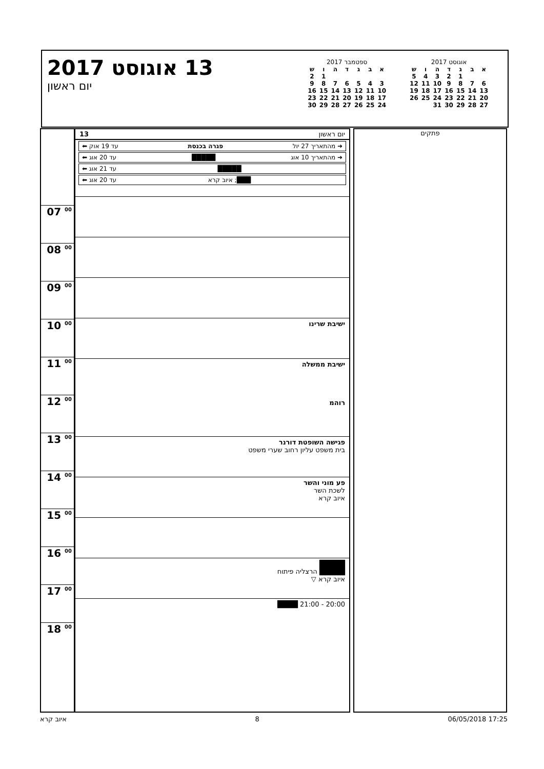13 אוגוסט 2017
יום ראשון
ספטמבר 2017
| א | ב | ג | ד | ה | ו | ש |
| --- | --- | --- | --- | --- | --- | --- |
| | | | | | 1 | 2 |
| 3 | 4 | 5 | 6 | 7 | 8 | 9 |
| 10 | 11 | 12 | 13 | 14 | 15 | 16 |
| 17 | 18 | 19 | 20 | 21 | 22 | 23 |
| 24 | 25 | 26 | 27 | 28 | 29 | 30 |
אוגוסט 2017
| א | ב | ג | ד | ה | ו | ש |
| --- | --- | --- | --- | --- | --- | --- |
| | | 1 | 2 | 3 | 4 | 5 |
| 6 | 7 | 8 | 9 | 10 | 11 | 12 |
| 13 | 14 | 15 | 16 | 17 | 18 | 19 |
| 20 | 21 | 22 | 23 | 24 | 25 | 26 |
| 27 | 28 | 29 | 30 | 31 | | |
07 <sup>00</sup>
08 <sup>00</sup>
09 <sup>00</sup>
10 <sup>00</sup>
11 <sup>00</sup>
12 <sup>00</sup>
13 <sup>00</sup>
14 <sup>00</sup>
15 <sup>00</sup>
16 <sup>00</sup>
17 <sup>00</sup>
18 <sup>00</sup>
יום ראשון 13
➜ מהתאריך 27 יול פגרה בכנסת עד 19 אוק ⬅
➜ מהתאריך 10 אוג █████ עד 20 אוג ⬅
█████ עד 21 אוג ⬅
███; איוב קרא עד 20 אוג ⬅
ישיבת שרינו
ישיבת ממשלה
רוהמ
פגישה השופטת דורנר
בית משפט עליון רחוב שערי משפט
פע מוני והשר
לשכת השר
איוב קרא
█████
█████ הרצליה פיתוח
איוב קרא ▽
20:00 - 21:00 ████
פתקים
איוב קרא 8 06/05/2018 17:25